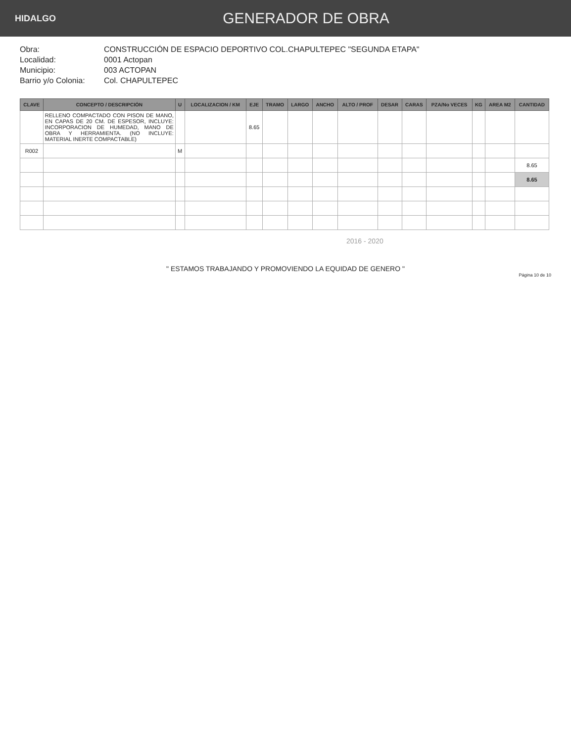HIDALGO
GENERADOR DE OBRA
Obra: CONSTRUCCIÓN DE ESPACIO DEPORTIVO COL.CHAPULTEPEC "SEGUNDA ETAPA"
Localidad: 0001 Actopan
Municipio: 003 ACTOPAN
Barrio y/o Colonia: Col. CHAPULTEPEC
| CLAVE | CONCEPTO / DESCRIPCIÓN | U | LOCALIZACION / KM | EJE | TRAMO | LARGO | ANCHO | ALTO / PROF | DESAR | CARAS | PZA/No VECES | KG | AREA M2 | CANTIDAD |
| --- | --- | --- | --- | --- | --- | --- | --- | --- | --- | --- | --- | --- | --- | --- |
| | RELLENO COMPACTADO CON PISON DE MANO, EN CAPAS DE 20 CM. DE ESPESOR, INCLUYE: INCORPORACION DE HUMEDAD, MANO DE OBRA Y HERRAMIENTA. (NO INCLUYE: MATERIAL INERTE COMPACTABLE) | | | 8.65 | | | | | | | | | | |
| R002 | | M | | | | | | | | | | | | |
| | | | | | | | | | | | | | | 8.65 |
| | | | | | | | | | | | | | | 8.65 |
2016 - 2020
" ESTAMOS TRABAJANDO Y PROMOVIENDO LA EQUIDAD DE GENERO "
Página 10 de 10